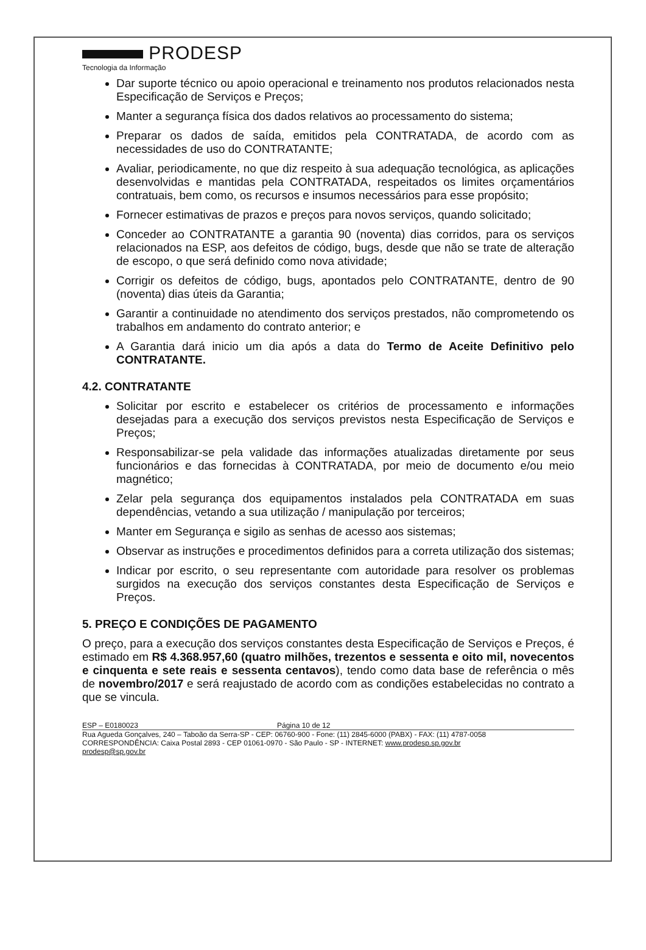PRODESP
Tecnologia da Informação
Dar suporte técnico ou apoio operacional e treinamento nos produtos relacionados nesta Especificação de Serviços e Preços;
Manter a segurança física dos dados relativos ao processamento do sistema;
Preparar os dados de saída, emitidos pela CONTRATADA, de acordo com as necessidades de uso do CONTRATANTE;
Avaliar, periodicamente, no que diz respeito à sua adequação tecnológica, as aplicações desenvolvidas e mantidas pela CONTRATADA, respeitados os limites orçamentários contratuais, bem como, os recursos e insumos necessários para esse propósito;
Fornecer estimativas de prazos e preços para novos serviços, quando solicitado;
Conceder ao CONTRATANTE a garantia 90 (noventa) dias corridos, para os serviços relacionados na ESP, aos defeitos de código, bugs, desde que não se trate de alteração de escopo, o que será definido como nova atividade;
Corrigir os defeitos de código, bugs, apontados pelo CONTRATANTE, dentro de 90 (noventa) dias úteis da Garantia;
Garantir a continuidade no atendimento dos serviços prestados, não comprometendo os trabalhos em andamento do contrato anterior; e
A Garantia dará inicio um dia após a data do Termo de Aceite Definitivo pelo CONTRATANTE.
4.2. CONTRATANTE
Solicitar por escrito e estabelecer os critérios de processamento e informações desejadas para a execução dos serviços previstos nesta Especificação de Serviços e Preços;
Responsabilizar-se pela validade das informações atualizadas diretamente por seus funcionários e das fornecidas à CONTRATADA, por meio de documento e/ou meio magnético;
Zelar pela segurança dos equipamentos instalados pela CONTRATADA em suas dependências, vetando a sua utilização / manipulação por terceiros;
Manter em Segurança e sigilo as senhas de acesso aos sistemas;
Observar as instruções e procedimentos definidos para a correta utilização dos sistemas;
Indicar por escrito, o seu representante com autoridade para resolver os problemas surgidos na execução dos serviços constantes desta Especificação de Serviços e Preços.
5. PREÇO E CONDIÇÕES DE PAGAMENTO
O preço, para a execução dos serviços constantes desta Especificação de Serviços e Preços, é estimado em R$ 4.368.957,60 (quatro milhões, trezentos e sessenta e oito mil, novecentos e cinquenta e sete reais e sessenta centavos), tendo como data base de referência o mês de novembro/2017 e será reajustado de acordo com as condições estabelecidas no contrato a que se vincula.
ESP – E0180023 Página 10 de 12
Rua Agueda Gonçalves, 240 – Taboão da Serra-SP - CEP: 06760-900 - Fone: (11) 2845-6000 (PABX) - FAX: (11) 4787-0058
CORRESPONDÊNCIA: Caixa Postal 2893 - CEP 01061-0970 - São Paulo - SP - INTERNET: www.prodesp.sp.gov.br
prodesp@sp.gov.br